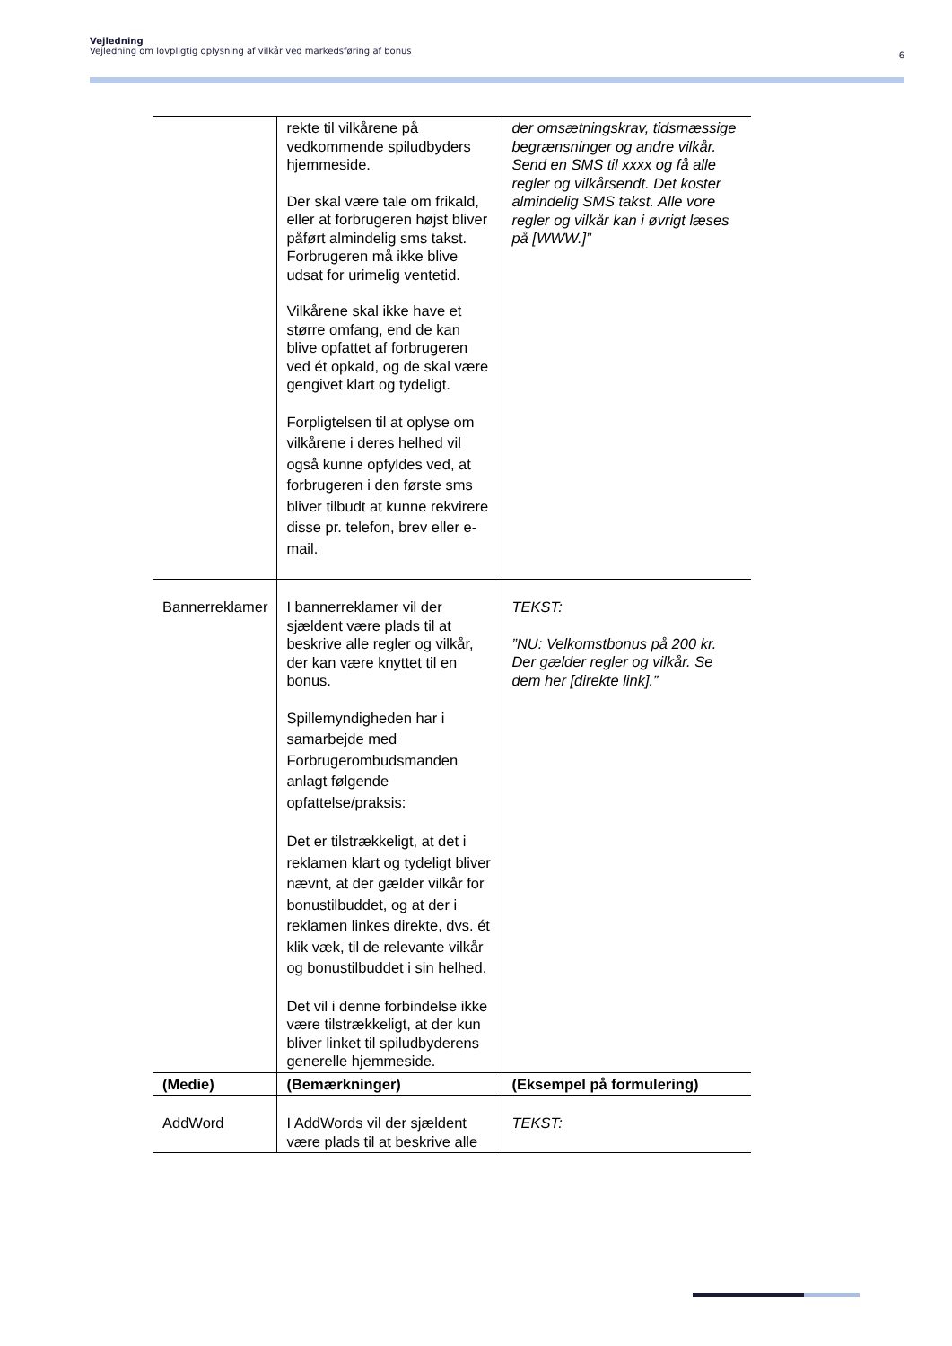Vejledning
Vejledning om lovpligtig oplysning af vilkår ved markedsføring af bonus
6
| | rekte til vilkårene på vedkommende spiludbyders hjemmeside. Der skal være tale om frikald, eller at forbrugeren højst bliver påført almindelig sms takst. Forbrugeren må ikke blive udsat for urimelig ventetid. Vilkårene skal ikke have et større omfang, end de kan blive opfattet af forbrugeren ved ét opkald, og de skal være gengivet klart og tydeligt. Forpligtelsen til at oplyse om vilkårene i deres helhed vil også kunne opfyldes ved, at forbrugeren i den første sms bliver tilbudt at kunne rekvirere disse pr. telefon, brev eller e-mail. | der omsætningskrav, tidsmæssige begrænsninger og andre vilkår. Send en SMS til xxxx og få alle regler og vilkårsendt. Det koster almindelig SMS takst. Alle vore regler og vilkår kan i øvrigt læses på [WWW.]” |
| Bannerreklamer | I bannerreklamer vil der sjældent være plads til at beskrive alle regler og vilkår, der kan være knyttet til en bonus. Spillemyndigheden har i samarbejde med Forbrugerombudsmanden anlagt følgende opfattelse/praksis: Det er tilstrækkeligt, at det i reklamen klart og tydeligt bliver nævnt, at der gælder vilkår for bonustilbuddet, og at der i reklamen linkes direkte, dvs. ét klik væk, til de relevante vilkår og bonustilbuddet i sin helhed. Det vil i denne forbindelse ikke være tilstrækkeligt, at der kun bliver linket til spiludbyderens generelle hjemmeside. | TEKST: ”NU: Velkomstbonus på 200 kr. Der gælder regler og vilkår. Se dem her [direkte link].” |
| (Medie) | (Bemærkninger) | (Eksempel på formulering) |
| AddWord | I AddWords vil der sjældent være plads til at beskrive alle | TEKST: |